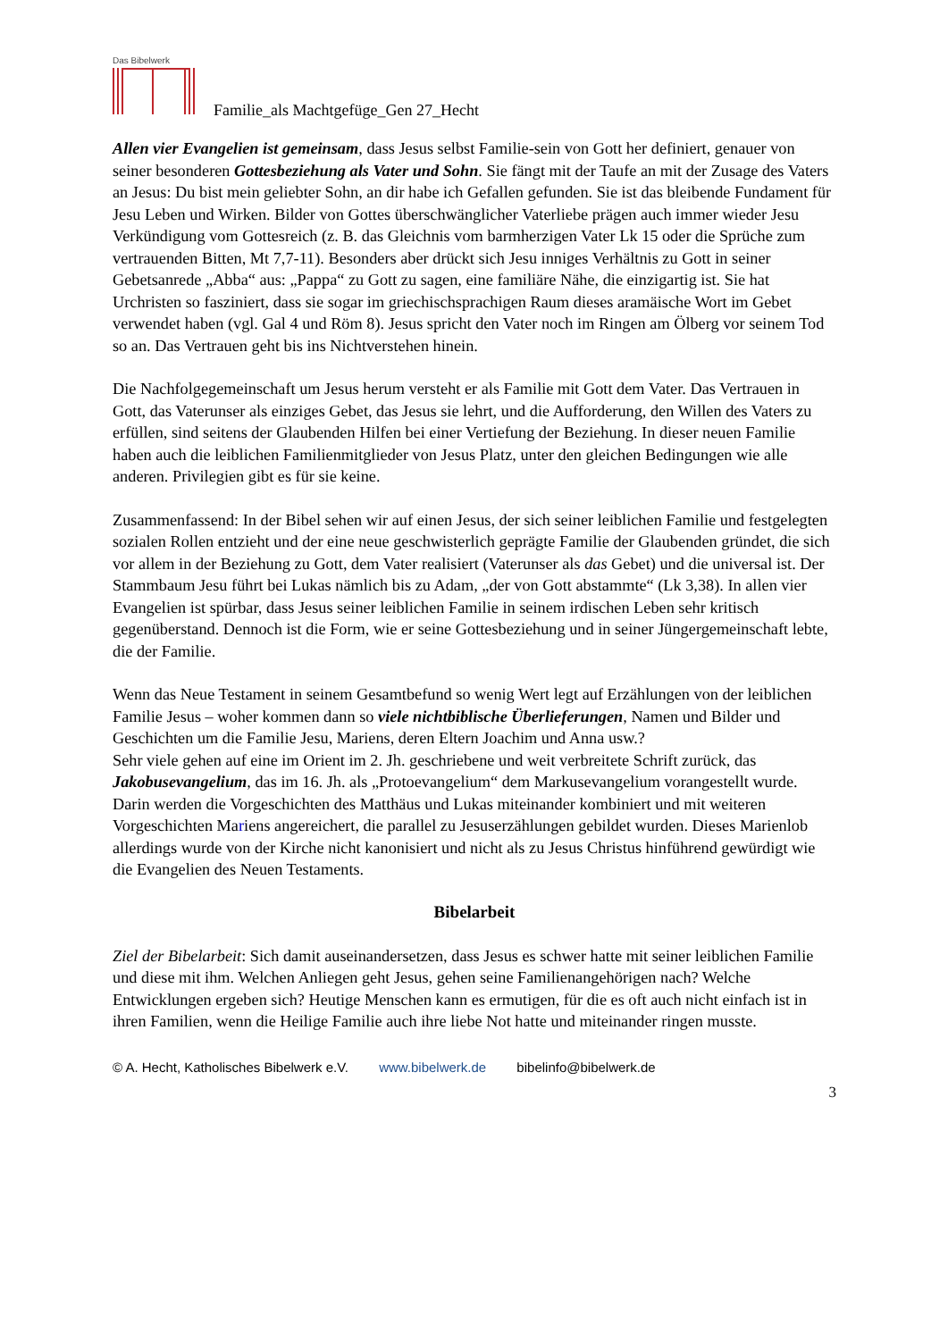Das Bibelwerk
Familie_als Machtgefüge_Gen 27_Hecht
Allen vier Evangelien ist gemeinsam, dass Jesus selbst Familie-sein von Gott her definiert, genauer von seiner besonderen Gottesbeziehung als Vater und Sohn. Sie fängt mit der Taufe an mit der Zusage des Vaters an Jesus: Du bist mein geliebter Sohn, an dir habe ich Gefallen gefunden. Sie ist das bleibende Fundament für Jesu Leben und Wirken. Bilder von Gottes überschwänglicher Vaterliebe prägen auch immer wieder Jesu Verkündigung vom Gottesreich (z. B. das Gleichnis vom barmherzigen Vater Lk 15 oder die Sprüche zum vertrauenden Bitten, Mt 7,7-11). Besonders aber drückt sich Jesu inniges Verhältnis zu Gott in seiner Gebetsanrede „Abba“ aus: „Pappa“ zu Gott zu sagen, eine familiäre Nähe, die einzigartig ist. Sie hat Urchristen so fasziniert, dass sie sogar im griechischsprachigen Raum dieses aramäische Wort im Gebet verwendet haben (vgl. Gal 4 und Röm 8). Jesus spricht den Vater noch im Ringen am Ölberg vor seinem Tod so an. Das Vertrauen geht bis ins Nichtverstehen hinein.
Die Nachfolgegemeinschaft um Jesus herum versteht er als Familie mit Gott dem Vater. Das Vertrauen in Gott, das Vaterunser als einziges Gebet, das Jesus sie lehrt, und die Aufforderung, den Willen des Vaters zu erfüllen, sind seitens der Glaubenden Hilfen bei einer Vertiefung der Beziehung. In dieser neuen Familie haben auch die leiblichen Familienmitglieder von Jesus Platz, unter den gleichen Bedingungen wie alle anderen. Privilegien gibt es für sie keine.
Zusammenfassend: In der Bibel sehen wir auf einen Jesus, der sich seiner leiblichen Familie und festgelegten sozialen Rollen entzieht und der eine neue geschwisterlich geprägte Familie der Glaubenden gründet, die sich vor allem in der Beziehung zu Gott, dem Vater realisiert (Vaterunser als das Gebet) und die universal ist. Der Stammbaum Jesu führt bei Lukas nämlich bis zu Adam, „der von Gott abstammte“ (Lk 3,38). In allen vier Evangelien ist spürbar, dass Jesus seiner leiblichen Familie in seinem irdischen Leben sehr kritisch gegenüberstand. Dennoch ist die Form, wie er seine Gottesbeziehung und in seiner Jüngergemeinschaft lebte, die der Familie.
Wenn das Neue Testament in seinem Gesamtbefund so wenig Wert legt auf Erzählungen von der leiblichen Familie Jesus – woher kommen dann so viele nichtbiblische Überlieferungen, Namen und Bilder und Geschichten um die Familie Jesu, Mariens, deren Eltern Joachim und Anna usw.?
Sehr viele gehen auf eine im Orient im 2. Jh. geschriebene und weit verbreitete Schrift zurück, das Jakobusevangelium, das im 16. Jh. als „Protoevangelium“ dem Markusevangelium vorangestellt wurde. Darin werden die Vorgeschichten des Matthäus und Lukas miteinander kombiniert und mit weiteren Vorgeschichten Mariens angereichert, die parallel zu Jesuserzählungen gebildet wurden. Dieses Marienlob allerdings wurde von der Kirche nicht kanonisiert und nicht als zu Jesus Christus hinführend gewürdigt wie die Evangelien des Neuen Testaments.
Bibelarbeit
Ziel der Bibelarbeit: Sich damit auseinandersetzen, dass Jesus es schwer hatte mit seiner leiblichen Familie und diese mit ihm. Welchen Anliegen geht Jesus, gehen seine Familienangehörigen nach? Welche Entwicklungen ergeben sich? Heutige Menschen kann es ermutigen, für die es oft auch nicht einfach ist in ihren Familien, wenn die Heilige Familie auch ihre liebe Not hatte und miteinander ringen musste.
© A. Hecht, Katholisches Bibelwerk e.V. www.bibelwerk.de bibelinfo@bibelwerk.de
3